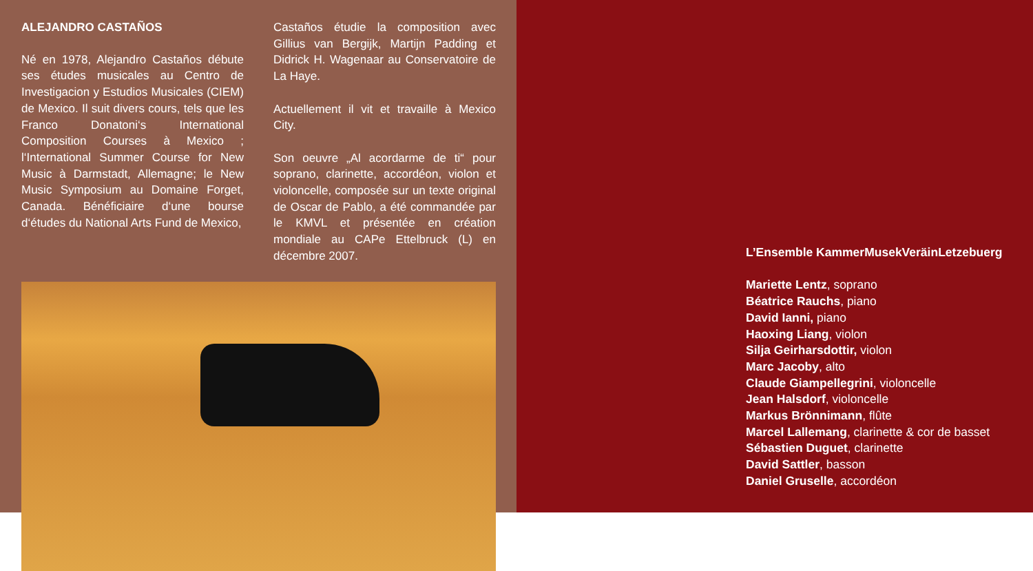ALEJANDRO CASTAÑOS
Né en 1978, Alejandro Castaños débute ses études musicales au Centro de Investigacion y Estudios Musicales (CIEM) de Mexico. Il suit divers cours, tels que les Franco Donatoni‘s International Composition Courses à Mexico ; l‘International Summer Course for New Music à Darmstadt, Allemagne; le New Music Symposium au Domaine Forget, Canada. Bénéficiaire d‘une bourse d‘études du National Arts Fund de Mexico,
Castaños étudie la composition avec Gillius van Bergijk, Martijn Padding et Didrick H. Wagenaar au Conservatoire de La Haye.
Actuellement il vit et travaille à Mexico City.
Son oeuvre „Al acordarme de ti“ pour soprano, clarinette, accordéon, violon et violoncelle, composée sur un texte original de Oscar de Pablo, a été commandée par le KMVL et présentée en création mondiale au CAPe Ettelbruck (L) en décembre 2007.
L’Ensemble KammerMusekVeräinLetzebuerg
Mariette Lentz, soprano
Béatrice Rauchs, piano
David Ianni, piano
Haoxing Liang, violon
Silja Geirharsdottir, violon
Marc Jacoby, alto
Claude Giampellegrini, violoncelle
Jean Halsdorf, violoncelle
Markus Brönnimann, flûte
Marcel Lallemang, clarinette & cor de basset
Sébastien Duguet, clarinette
David Sattler, basson
Daniel Gruselle, accordéon